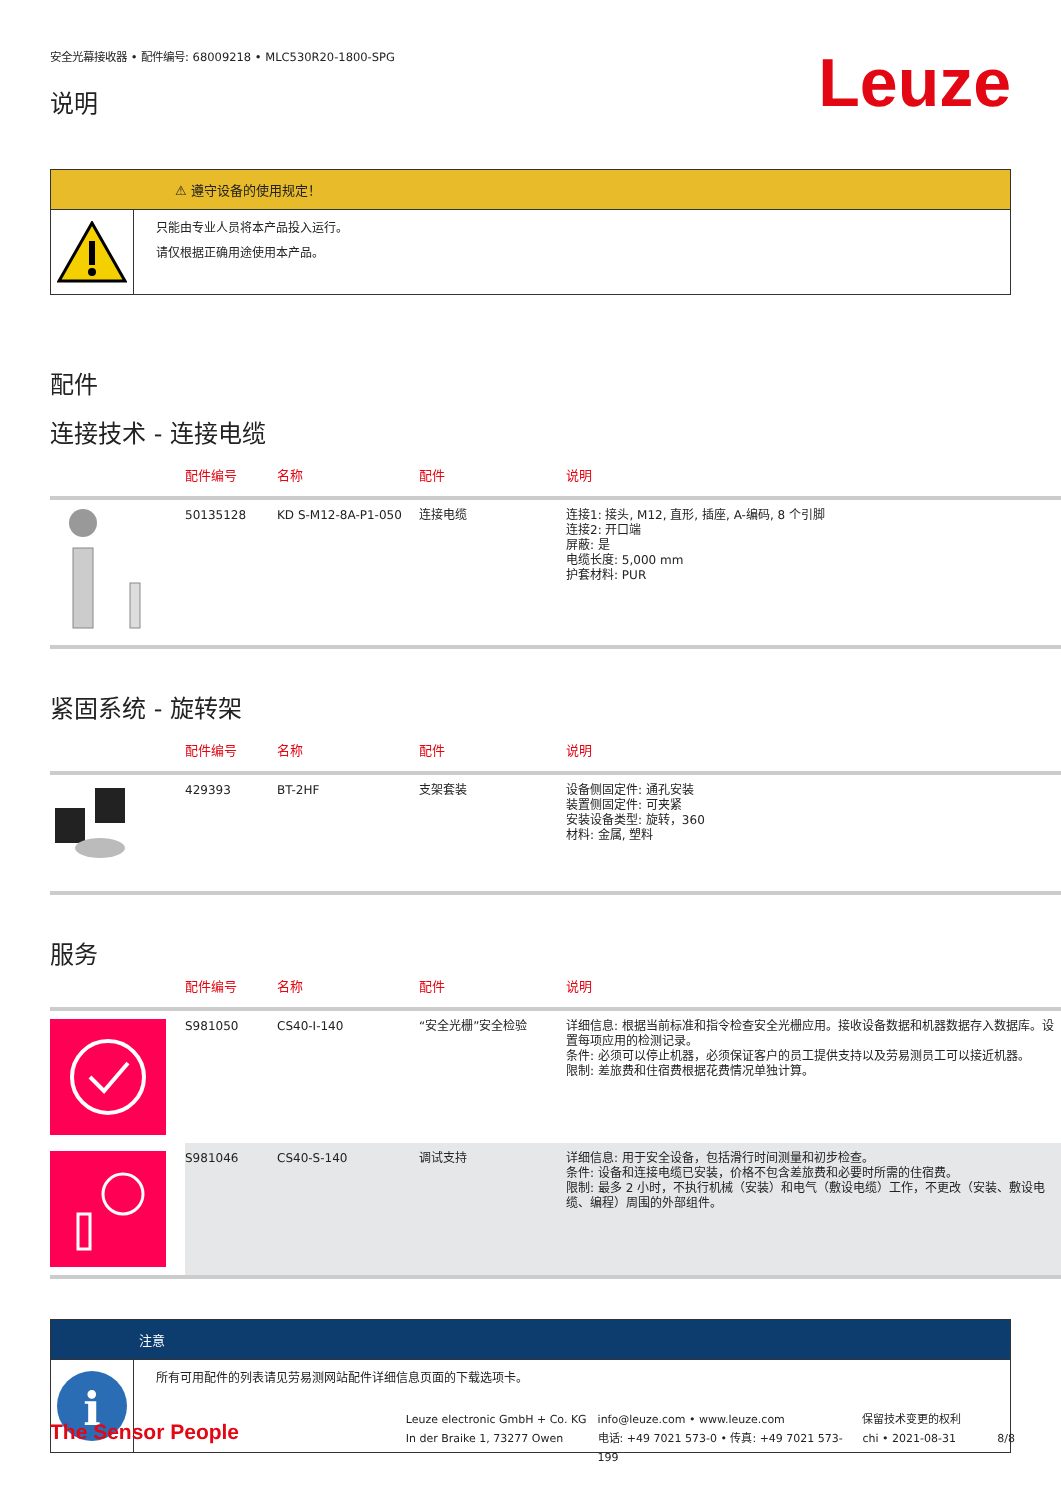安全光幕接收器 • 配件编号: 68009218 • MLC530R20-1800-SPG
说明
Leuze
⚠ 遵守设备的使用规定！
只能由专业人员将本产品投入运行。
请仅根据正确用途使用本产品。
配件
连接技术 - 连接电缆
| | 配件编号 | 名称 | 配件 | 说明 |
| --- | --- | --- | --- | --- |
| | 50135128 | KD S-M12-8A-P1-050 | 连接电缆 | 连接1: 接头, M12, 直形, 插座, A-编码, 8 个引脚 连接2: 开口端 屏蔽: 是 电缆长度: 5,000 mm 护套材料: PUR |
紧固系统 - 旋转架
| | 配件编号 | 名称 | 配件 | 说明 |
| --- | --- | --- | --- | --- |
| | 429393 | BT-2HF | 支架套装 | 设备侧固定件: 通孔安装 装置侧固定件: 可夹紧 安装设备类型: 旋转，360 材料: 金属, 塑料 |
服务
| | 配件编号 | 名称 | 配件 | 说明 |
| --- | --- | --- | --- | --- |
| | S981050 | CS40-I-140 | “安全光栅”安全检验 | 详细信息: 根据当前标准和指令检查安全光栅应用。接收设备数据和机器数据存入数据库。设置每项应用的检测记录。 条件: 必须可以停止机器，必须保证客户的员工提供支持以及劳易测员工可以接近机器。 限制: 差旅费和住宿费根据花费情况单独计算。 |
| | S981046 | CS40-S-140 | 调试支持 | 详细信息: 用于安全设备，包括滑行时间测量和初步检查。 条件: 设备和连接电缆已安装，价格不包含差旅费和必要时所需的住宿费。 限制: 最多 2 小时，不执行机械（安装）和电气（敷设电缆）工作，不更改（安装、敷设电缆、编程）周围的外部组件。 |
注意
i
所有可用配件的列表请见劳易测网站配件详细信息页面的下载选项卡。
The Sensor People
Leuze electronic GmbH + Co. KG
In der Braike 1, 73277 Owen
info@leuze.com • www.leuze.com
电话: +49 7021 573-0 • 传真: +49 7021 573-199
保留技术变更的权利
chi • 2021-08-31
8/8